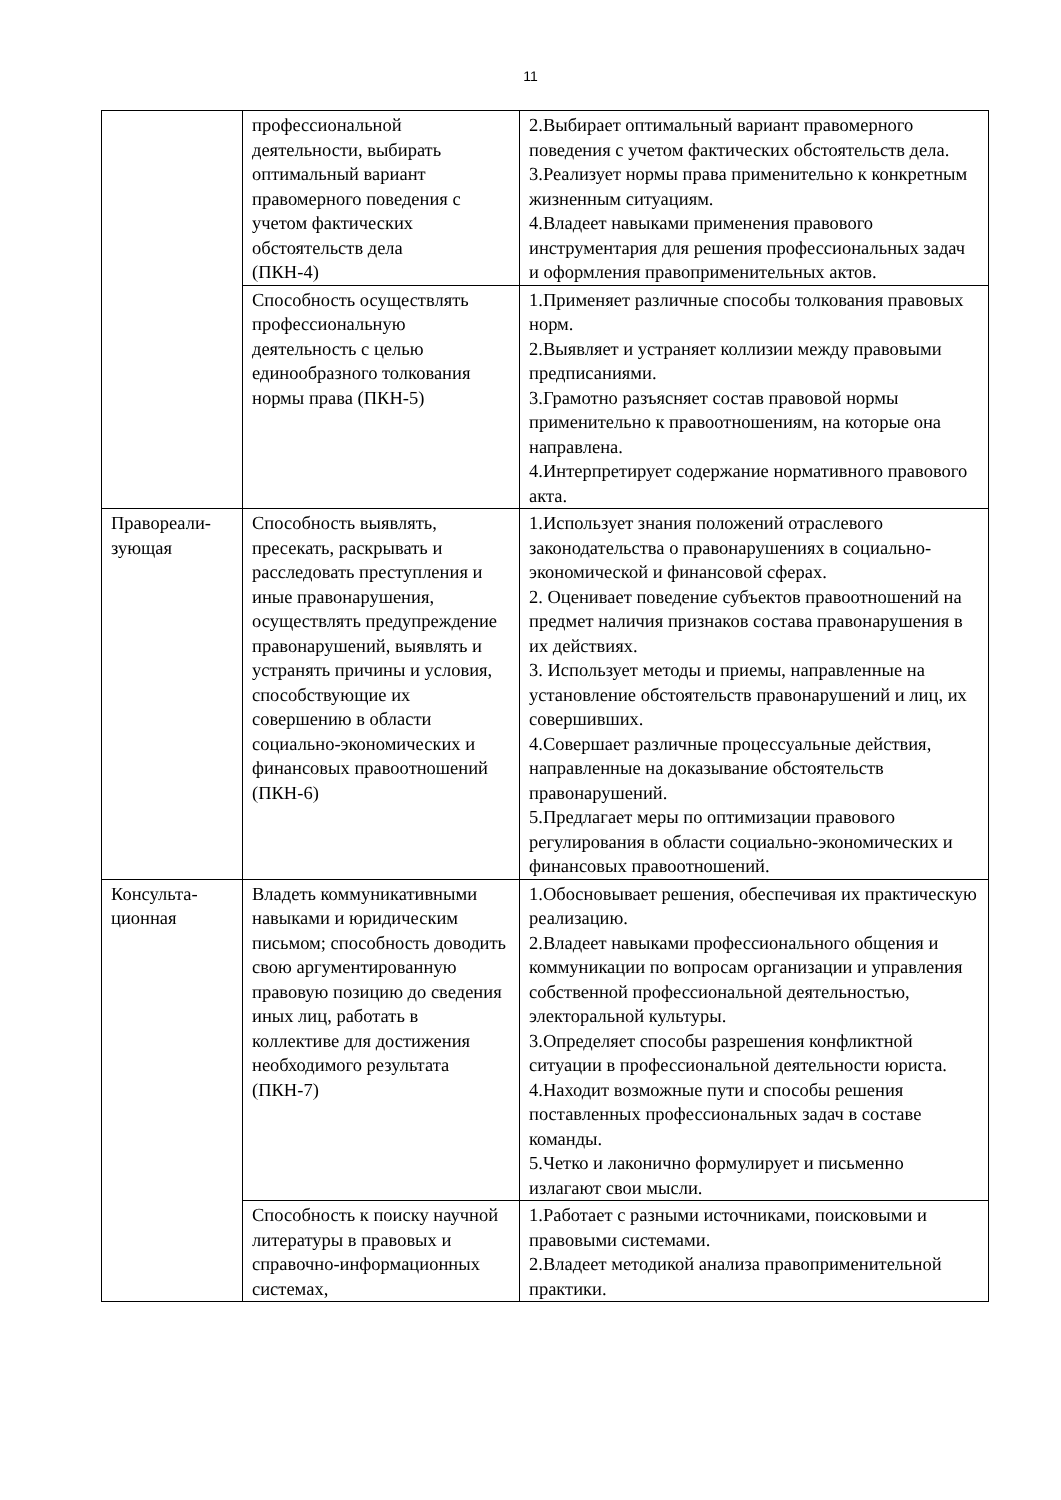11
| | профессиональной деятельности, выбирать оптимальный вариант правомерного поведения с учетом фактических обстоятельств дела (ПКН-4) | 2.Выбирает оптимальный вариант правомерного поведения с учетом фактических обстоятельств дела. 3.Реализует нормы права применительно к конкретным жизненным ситуациям. 4.Владеет навыками применения правового инструментария для решения профессиональных задач и оформления правоприменительных актов. |
| | Способность осуществлять профессиональную деятельность с целью единообразного толкования нормы права (ПКН-5) | 1.Применяет различные способы толкования правовых норм. 2.Выявляет и устраняет коллизии между правовыми предписаниями. 3.Грамотно разъясняет состав правовой нормы применительно к правоотношениям, на которые она направлена. 4.Интерпретирует содержание нормативного правового акта. |
| Правореали- зующая | Способность выявлять, пресекать, раскрывать и расследовать преступления и иные правонарушения, осуществлять предупреждение правонарушений, выявлять и устранять причины и условия, способствующие их совершению в области социально-экономических и финансовых правоотношений (ПКН-6) | 1.Использует знания положений отраслевого законодательства о правонарушениях в социально-экономической и финансовой сферах. 2. Оценивает поведение субъектов правоотношений на предмет наличия признаков состава правонарушения в их действиях. 3. Использует методы и приемы, направленные на установление обстоятельств правонарушений и лиц, их совершивших. 4.Совершает различные процессуальные действия, направленные на доказывание обстоятельств правонарушений. 5.Предлагает меры по оптимизации правового регулирования в области социально-экономических и финансовых правоотношений. |
| Консульта- ционная | Владеть коммуникативными навыками и юридическим письмом; способность доводить свою аргументированную правовую позицию до сведения иных лиц, работать в коллективе для достижения необходимого результата (ПКН-7) | 1.Обосновывает решения, обеспечивая их практическую реализацию. 2.Владеет навыками профессионального общения и коммуникации по вопросам организации и управления собственной профессиональной деятельностью, электоральной культуры. 3.Определяет способы разрешения конфликтной ситуации в профессиональной деятельности юриста. 4.Находит возможные пути и способы решения поставленных профессиональных задач в составе команды. 5.Четко и лаконично формулирует и письменно излагают свои мысли. |
| | Способность к поиску научной литературы в правовых и справочно-информационных системах, | 1.Работает с разными источниками, поисковыми и правовыми системами. 2.Владеет методикой анализа правоприменительной практики. |